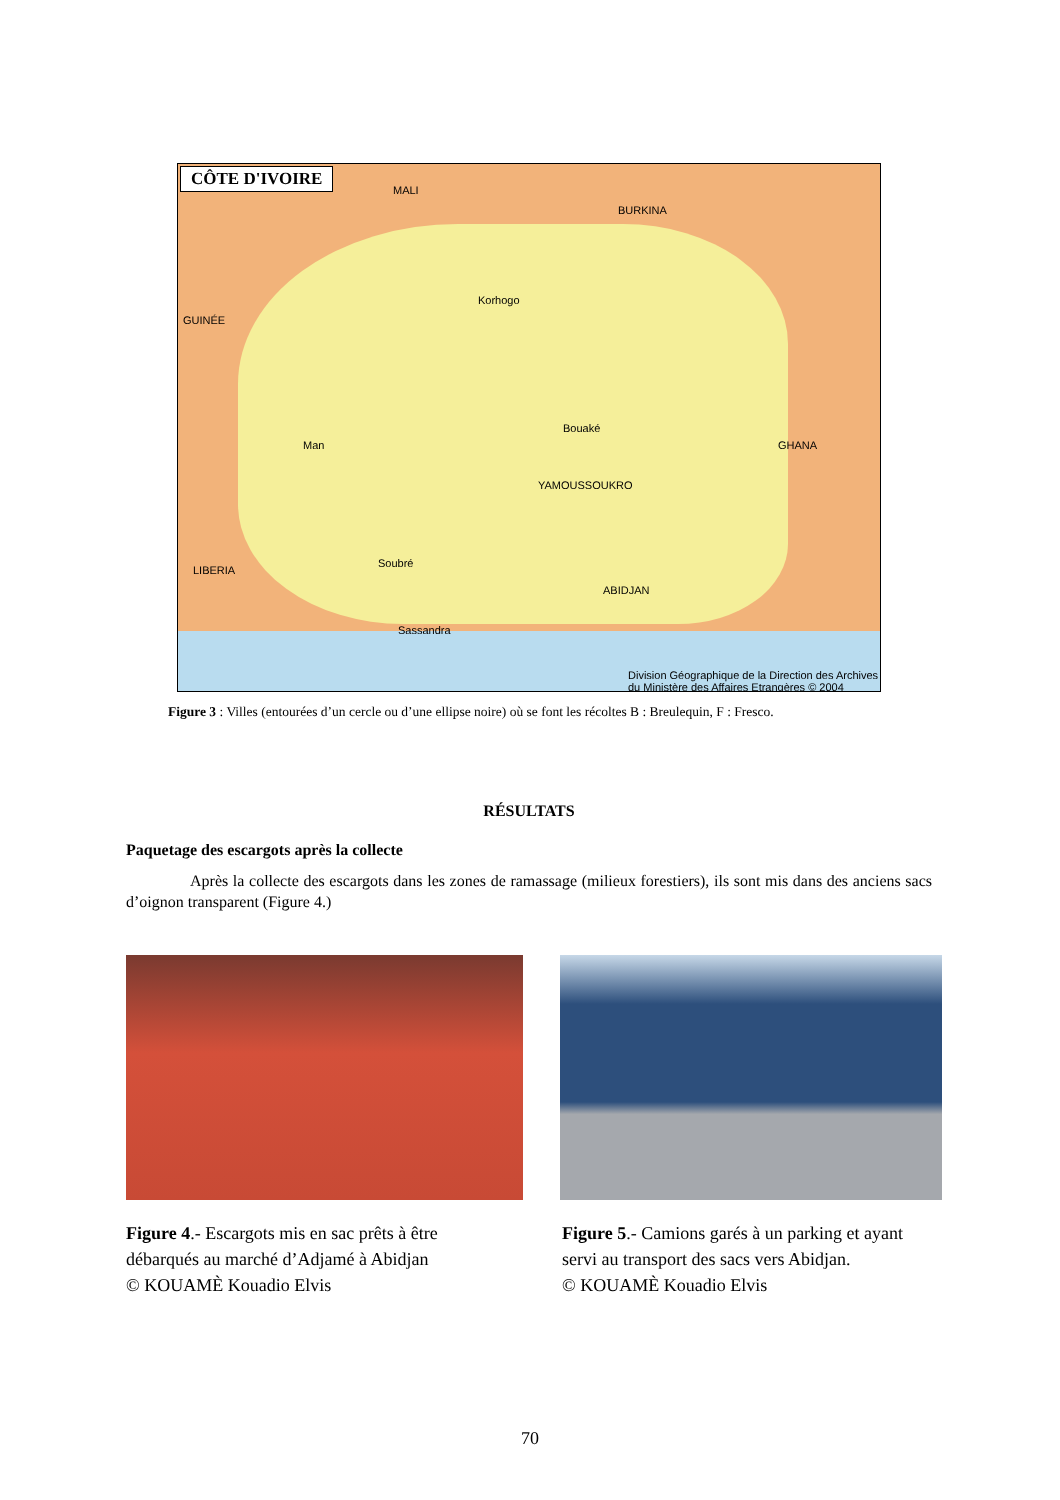CÔTE D'IVOIRE
MALI
BURKINA
GUINÉE
GHANA
LIBERIA
Korhogo
Bouaké
YAMOUSSOUKRO
Man
Soubré
Sassandra
ABIDJAN
Division Géographique de la Direction des Archives du Ministère des Affaires Etrangères © 2004
Figure 3 : Villes (entourées d’un cercle ou d’une ellipse noire) où se font les récoltes B : Breulequin, F : Fresco.
RÉSULTATS
Paquetage des escargots après la collecte
Après la collecte des escargots dans les zones de ramassage (milieux forestiers), ils sont mis dans des anciens sacs d’oignon transparent (Figure 4.)
Figure 4.- Escargots mis en sac prêts à être
débarqués au marché d’Adjamé à Abidjan
© KOUAMÈ Kouadio Elvis
Figure 5.- Camions garés à un parking et ayant
servi au transport des sacs vers Abidjan.
© KOUAMÈ Kouadio Elvis
70